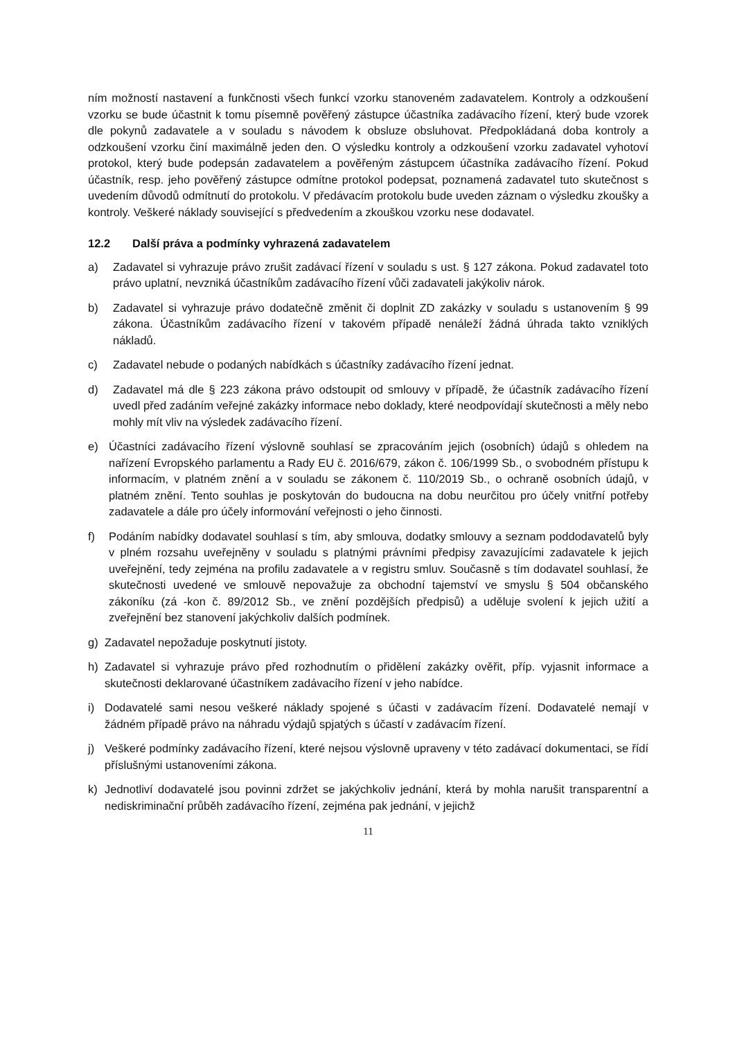ním možností nastavení a funkčnosti všech funkcí vzorku stanoveném zadavatelem. Kontroly a odzkoušení vzorku se bude účastnit k tomu písemně pověřený zástupce účastníka zadávacího řízení, který bude vzorek dle pokynů zadavatele a v souladu s návodem k obsluze obsluhovat. Předpokládaná doba kontroly a odzkoušení vzorku činí maximálně jeden den. O výsledku kontroly a odzkoušení vzorku zadavatel vyhotoví protokol, který bude podepsán zadavatelem a pověřeným zástupcem účastníka zadávacího řízení. Pokud účastník, resp. jeho pověřený zástupce odmítne protokol podepsat, poznamená zadavatel tuto skutečnost s uvedením důvodů odmítnutí do protokolu. V předávacím protokolu bude uveden záznam o výsledku zkoušky a kontroly. Veškeré náklady související s předvedením a zkouškou vzorku nese dodavatel.
12.2 Další práva a podmínky vyhrazená zadavatelem
a) Zadavatel si vyhrazuje právo zrušit zadávací řízení v souladu s ust. § 127 zákona. Pokud zadavatel toto právo uplatní, nevzniká účastníkům zadávacího řízení vůči zadavateli jakýkoliv nárok.
b) Zadavatel si vyhrazuje právo dodatečně změnit či doplnit ZD zakázky v souladu s ustanovením § 99 zákona. Účastníkům zadávacího řízení v takovém případě nenáleží žádná úhrada takto vzniklých nákladů.
c) Zadavatel nebude o podaných nabídkách s účastníky zadávacího řízení jednat.
d) Zadavatel má dle § 223 zákona právo odstoupit od smlouvy v případě, že účastník zadávacího řízení uvedl před zadáním veřejné zakázky informace nebo doklady, které neodpovídají skutečnosti a měly nebo mohly mít vliv na výsledek zadávacího řízení.
e) Účastníci zadávacího řízení výslovně souhlasí se zpracováním jejich (osobních) údajů s ohledem na nařízení Evropského parlamentu a Rady EU č. 2016/679, zákon č. 106/1999 Sb., o svobodném přístupu k informacím, v platném znění a v souladu se zákonem č. 110/2019 Sb., o ochraně osobních údajů, v platném znění. Tento souhlas je poskytován do budoucna na dobu neurčitou pro účely vnitřní potřeby zadavatele a dále pro účely informování veřejnosti o jeho činnosti.
f) Podáním nabídky dodavatel souhlasí s tím, aby smlouva, dodatky smlouvy a seznam poddodavatelů byly v plném rozsahu uveřejněny v souladu s platnými právními předpisy zavazujícími zadavatele k jejich uveřejnění, tedy zejména na profilu zadavatele a v registru smluv. Současně s tím dodavatel souhlasí, že skutečnosti uvedené ve smlouvě nepovažuje za obchodní tajemství ve smyslu § 504 občanského zákoníku (zá -kon č. 89/2012 Sb., ve znění pozdějších předpisů) a uděluje svolení k jejich užití a zveřejnění bez stanovení jakýchkoliv dalších podmínek.
g) Zadavatel nepožaduje poskytnutí jistoty.
h) Zadavatel si vyhrazuje právo před rozhodnutím o přidělení zakázky ověřit, příp. vyjasnit informace a skutečnosti deklarované účastníkem zadávacího řízení v jeho nabídce.
i) Dodavatelé sami nesou veškeré náklady spojené s účasti v zadávacím řízení. Dodavatelé nemají v žádném případě právo na náhradu výdajů spjatých s účastí v zadávacím řízení.
j) Veškeré podmínky zadávacího řízení, které nejsou výslovně upraveny v této zadávací dokumentaci, se řídí příslušnými ustanoveními zákona.
k) Jednotliví dodavatelé jsou povinni zdržet se jakýchkoliv jednání, která by mohla narušit transparentní a nediskriminační průběh zadávacího řízení, zejména pak jednání, v jejichž
11